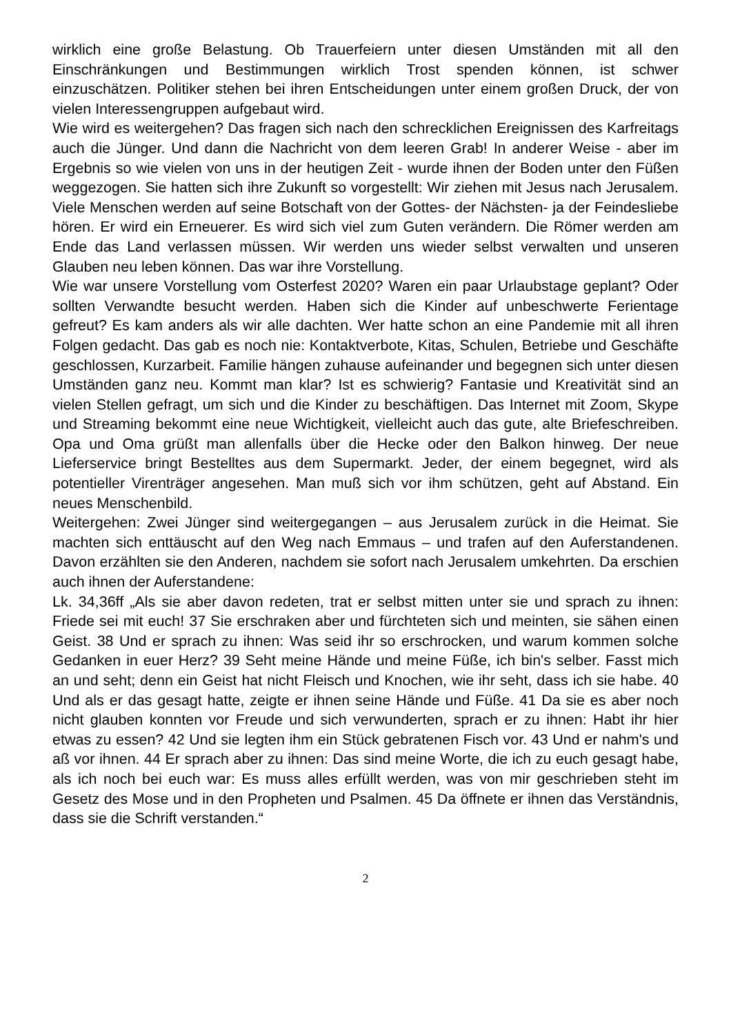wirklich eine große Belastung. Ob Trauerfeiern unter diesen Umständen mit all den Einschränkungen und Bestimmungen wirklich Trost spenden können, ist schwer einzuschätzen. Politiker stehen bei ihren Entscheidungen unter einem großen Druck, der von vielen Interessengruppen aufgebaut wird.
Wie wird es weitergehen? Das fragen sich nach den schrecklichen Ereignissen des Karfreitags auch die Jünger. Und dann die Nachricht von dem leeren Grab! In anderer Weise - aber im Ergebnis so wie vielen von uns in der heutigen Zeit - wurde ihnen der Boden unter den Füßen weggezogen. Sie hatten sich ihre Zukunft so vorgestellt: Wir ziehen mit Jesus nach Jerusalem. Viele Menschen werden auf seine Botschaft von der Gottes- der Nächsten- ja der Feindesliebe hören. Er wird ein Erneuerer. Es wird sich viel zum Guten verändern. Die Römer werden am Ende das Land verlassen müssen. Wir werden uns wieder selbst verwalten und unseren Glauben neu leben können. Das war ihre Vorstellung.
Wie war unsere Vorstellung vom Osterfest 2020? Waren ein paar Urlaubstage geplant? Oder sollten Verwandte besucht werden. Haben sich die Kinder auf unbeschwerte Ferientage gefreut? Es kam anders als wir alle dachten. Wer hatte schon an eine Pandemie mit all ihren Folgen gedacht. Das gab es noch nie: Kontaktverbote, Kitas, Schulen, Betriebe und Geschäfte geschlossen, Kurzarbeit. Familie hängen zuhause aufeinander und begegnen sich unter diesen Umständen ganz neu. Kommt man klar? Ist es schwierig? Fantasie und Kreativität sind an vielen Stellen gefragt, um sich und die Kinder zu beschäftigen. Das Internet mit Zoom, Skype und Streaming bekommt eine neue Wichtigkeit, vielleicht auch das gute, alte Briefeschreiben. Opa und Oma grüßt man allenfalls über die Hecke oder den Balkon hinweg. Der neue Lieferservice bringt Bestelltes aus dem Supermarkt. Jeder, der einem begegnet, wird als potentieller Virenträger angesehen. Man muß sich vor ihm schützen, geht auf Abstand. Ein neues Menschenbild.
Weitergehen: Zwei Jünger sind weitergegangen – aus Jerusalem zurück in die Heimat. Sie machten sich enttäuscht auf den Weg nach Emmaus – und trafen auf den Auferstandenen. Davon erzählten sie den Anderen, nachdem sie sofort nach Jerusalem umkehrten. Da erschien auch ihnen der Auferstandene:
Lk. 34,36ff „Als sie aber davon redeten, trat er selbst mitten unter sie und sprach zu ihnen: Friede sei mit euch! 37 Sie erschraken aber und fürchteten sich und meinten, sie sähen einen Geist. 38 Und er sprach zu ihnen: Was seid ihr so erschrocken, und warum kommen solche Gedanken in euer Herz? 39 Seht meine Hände und meine Füße, ich bin's selber. Fasst mich an und seht; denn ein Geist hat nicht Fleisch und Knochen, wie ihr seht, dass ich sie habe. 40 Und als er das gesagt hatte, zeigte er ihnen seine Hände und Füße. 41 Da sie es aber noch nicht glauben konnten vor Freude und sich verwunderten, sprach er zu ihnen: Habt ihr hier etwas zu essen? 42 Und sie legten ihm ein Stück gebratenen Fisch vor. 43 Und er nahm's und aß vor ihnen. 44 Er sprach aber zu ihnen: Das sind meine Worte, die ich zu euch gesagt habe, als ich noch bei euch war: Es muss alles erfüllt werden, was von mir geschrieben steht im Gesetz des Mose und in den Propheten und Psalmen. 45 Da öffnete er ihnen das Verständnis, dass sie die Schrift verstanden.“
2